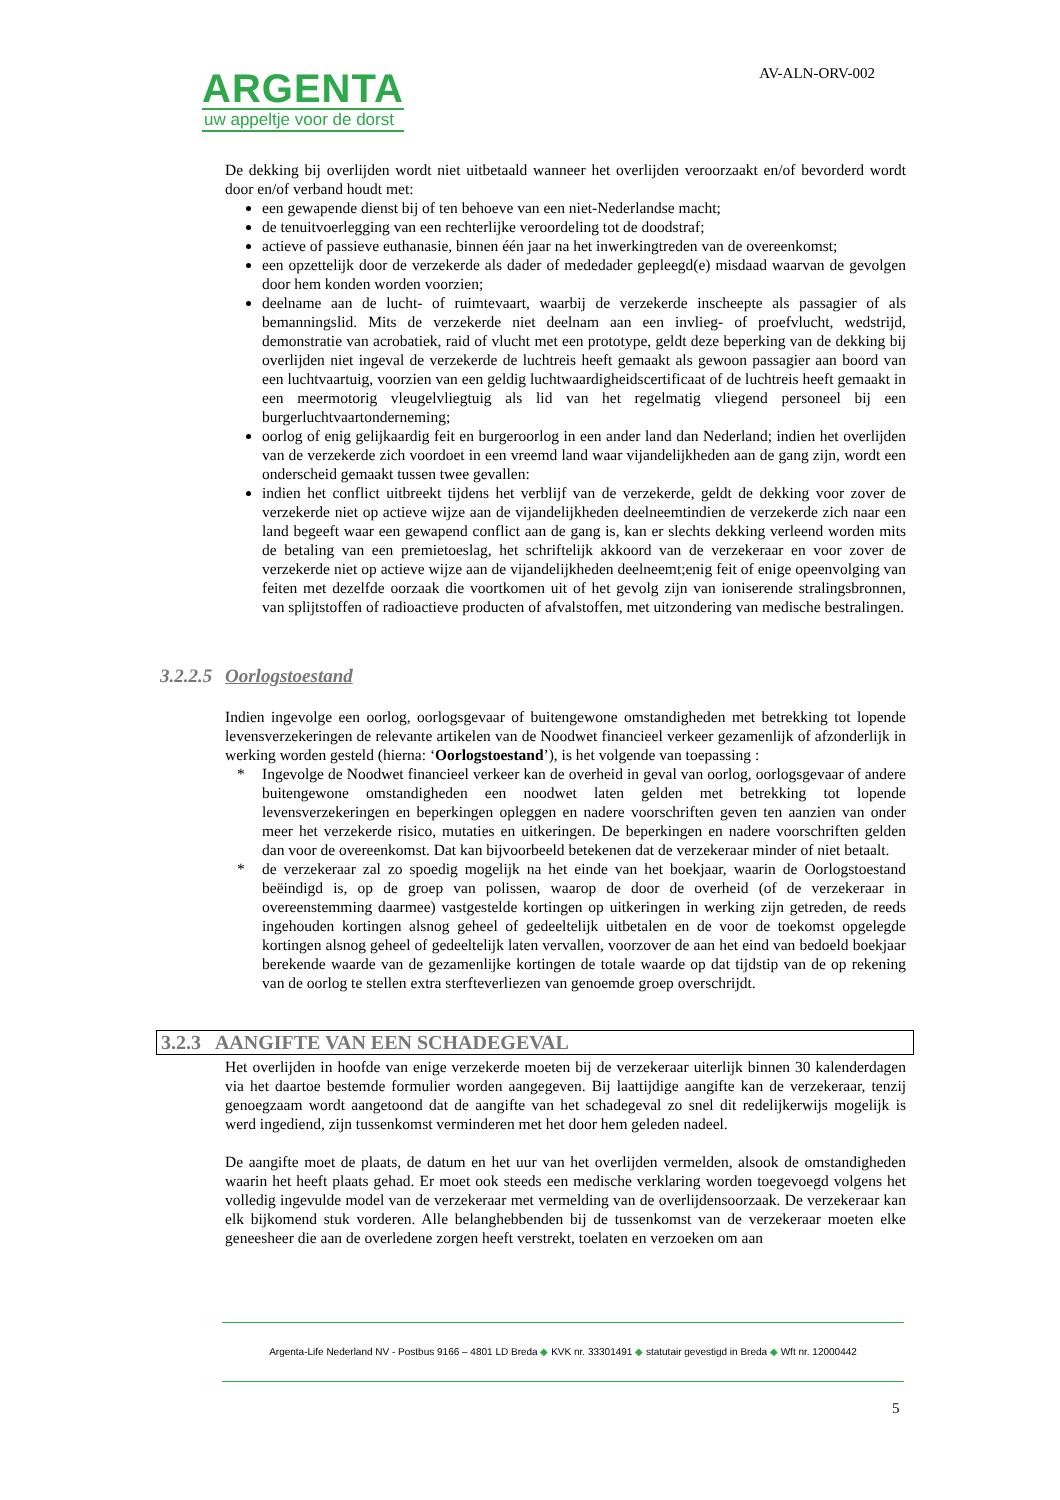ARGENTA
uw appeltje voor de dorst
AV-ALN-ORV-002
De dekking bij overlijden wordt niet uitbetaald wanneer het overlijden veroorzaakt en/of bevorderd wordt door en/of verband houdt met:
een gewapende dienst bij of ten behoeve van een niet-Nederlandse macht;
de tenuitvoerlegging van een rechterlijke veroordeling tot de doodstraf;
actieve of passieve euthanasie, binnen één jaar na het inwerkingtreden van de overeenkomst;
een opzettelijk door de verzekerde als dader of mededader gepleegd(e) misdaad waarvan de gevolgen door hem konden worden voorzien;
deelname aan de lucht- of ruimtevaart, waarbij de verzekerde inscheepte als passagier of als bemanningslid. Mits de verzekerde niet deelnam aan een invlieg- of proefvlucht, wedstrijd, demonstratie van acrobatiek, raid of vlucht met een prototype, geldt deze beperking van de dekking bij overlijden niet ingeval de verzekerde de luchtreis heeft gemaakt als gewoon passagier aan boord van een luchtvaartuig, voorzien van een geldig luchtwaardigheidscertificaat of de luchtreis heeft gemaakt in een meermotorig vleugelvliegtuig als lid van het regelmatig vliegend personeel bij een burgerluchtvaartonderneming;
oorlog of enig gelijkaardig feit en burgeroorlog in een ander land dan Nederland; indien het overlijden van de verzekerde zich voordoet in een vreemd land waar vijandelijkheden aan de gang zijn, wordt een onderscheid gemaakt tussen twee gevallen:
indien het conflict uitbreekt tijdens het verblijf van de verzekerde, geldt de dekking voor zover de verzekerde niet op actieve wijze aan de vijandelijkheden deelneemtindien de verzekerde zich naar een land begeeft waar een gewapend conflict aan de gang is, kan er slechts dekking verleend worden mits de betaling van een premietoeslag, het schriftelijk akkoord van de verzekeraar en voor zover de verzekerde niet op actieve wijze aan de vijandelijkheden deelneemt;enig feit of enige opeenvolging van feiten met dezelfde oorzaak die voortkomen uit of het gevolg zijn van ioniserende stralingsbronnen, van splijtstoffen of radioactieve producten of afvalstoffen, met uitzondering van medische bestralingen.
3.2.2.5 Oorlogstoestand
Indien ingevolge een oorlog, oorlogsgevaar of buitengewone omstandigheden met betrekking tot lopende levensverzekeringen de relevante artikelen van de Noodwet financieel verkeer gezamenlijk of afzonderlijk in werking worden gesteld (hierna: ‘Oorlogstoestand’), is het volgende van toepassing :
* Ingevolge de Noodwet financieel verkeer kan de overheid in geval van oorlog, oorlogsgevaar of andere buitengewone omstandigheden een noodwet laten gelden met betrekking tot lopende levensverzekeringen en beperkingen opleggen en nadere voorschriften geven ten aanzien van onder meer het verzekerde risico, mutaties en uitkeringen. De beperkingen en nadere voorschriften gelden dan voor de overeenkomst. Dat kan bijvoorbeeld betekenen dat de verzekeraar minder of niet betaalt.
* de verzekeraar zal zo spoedig mogelijk na het einde van het boekjaar, waarin de Oorlogstoestand beëindigd is, op de groep van polissen, waarop de door de overheid (of de verzekeraar in overeenstemming daarmee) vastgestelde kortingen op uitkeringen in werking zijn getreden, de reeds ingehouden kortingen alsnog geheel of gedeeltelijk uitbetalen en de voor de toekomst opgelegde kortingen alsnog geheel of gedeeltelijk laten vervallen, voorzover de aan het eind van bedoeld boekjaar berekende waarde van de gezamenlijke kortingen de totale waarde op dat tijdstip van de op rekening van de oorlog te stellen extra sterfteverliezen van genoemde groep overschrijdt.
3.2.3 AANGIFTE VAN EEN SCHADEGEVAL
Het overlijden in hoofde van enige verzekerde moeten bij de verzekeraar uiterlijk binnen 30 kalenderdagen via het daartoe bestemde formulier worden aangegeven. Bij laattijdige aangifte kan de verzekeraar, tenzij genoegzaam wordt aangetoond dat de aangifte van het schadegeval zo snel dit redelijkerwijs mogelijk is werd ingediend, zijn tussenkomst verminderen met het door hem geleden nadeel.
De aangifte moet de plaats, de datum en het uur van het overlijden vermelden, alsook de omstandigheden waarin het heeft plaats gehad. Er moet ook steeds een medische verklaring worden toegevoegd volgens het volledig ingevulde model van de verzekeraar met vermelding van de overlijdensoorzaak. De verzekeraar kan elk bijkomend stuk vorderen. Alle belanghebbenden bij de tussenkomst van de verzekeraar moeten elke geneesheer die aan de overledene zorgen heeft verstrekt, toelaten en verzoeken om aan
Argenta-Life Nederland NV - Postbus 9166 – 4801 LD Breda ◆ KVK nr. 33301491 ◆ statutair gevestigd in Breda ◆ Wft nr. 12000442
5